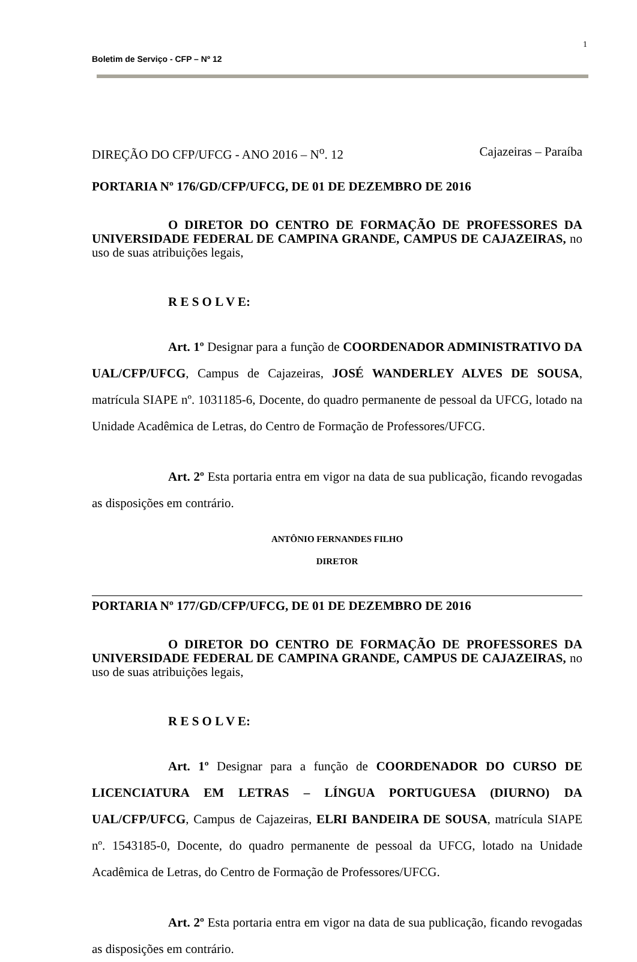1
Boletim de Serviço - CFP – Nº 12
DIREÇÃO DO CFP/UFCG - ANO 2016 – N<sup>o</sup>. 12 Cajazeiras – Paraíba
PORTARIA Nº 176/GD/CFP/UFCG, DE 01 DE DEZEMBRO DE 2016
O DIRETOR DO CENTRO DE FORMAÇÃO DE PROFESSORES DA UNIVERSIDADE FEDERAL DE CAMPINA GRANDE, CAMPUS DE CAJAZEIRAS, no uso de suas atribuições legais,
R E S O L V E:
Art. 1º Designar para a função de COORDENADOR ADMINISTRATIVO DA UAL/CFP/UFCG, Campus de Cajazeiras, JOSÉ WANDERLEY ALVES DE SOUSA, matrícula SIAPE nº. 1031185-6, Docente, do quadro permanente de pessoal da UFCG, lotado na Unidade Acadêmica de Letras, do Centro de Formação de Professores/UFCG.
Art. 2º Esta portaria entra em vigor na data de sua publicação, ficando revogadas as disposições em contrário.
ANTÔNIO FERNANDES FILHO
DIRETOR
PORTARIA Nº 177/GD/CFP/UFCG, DE 01 DE DEZEMBRO DE 2016
O DIRETOR DO CENTRO DE FORMAÇÃO DE PROFESSORES DA UNIVERSIDADE FEDERAL DE CAMPINA GRANDE, CAMPUS DE CAJAZEIRAS, no uso de suas atribuições legais,
R E S O L V E:
Art. 1º Designar para a função de COORDENADOR DO CURSO DE LICENCIATURA EM LETRAS – LÍNGUA PORTUGUESA (DIURNO) DA UAL/CFP/UFCG, Campus de Cajazeiras, ELRI BANDEIRA DE SOUSA, matrícula SIAPE nº. 1543185-0, Docente, do quadro permanente de pessoal da UFCG, lotado na Unidade Acadêmica de Letras, do Centro de Formação de Professores/UFCG.
Art. 2º Esta portaria entra em vigor na data de sua publicação, ficando revogadas as disposições em contrário.